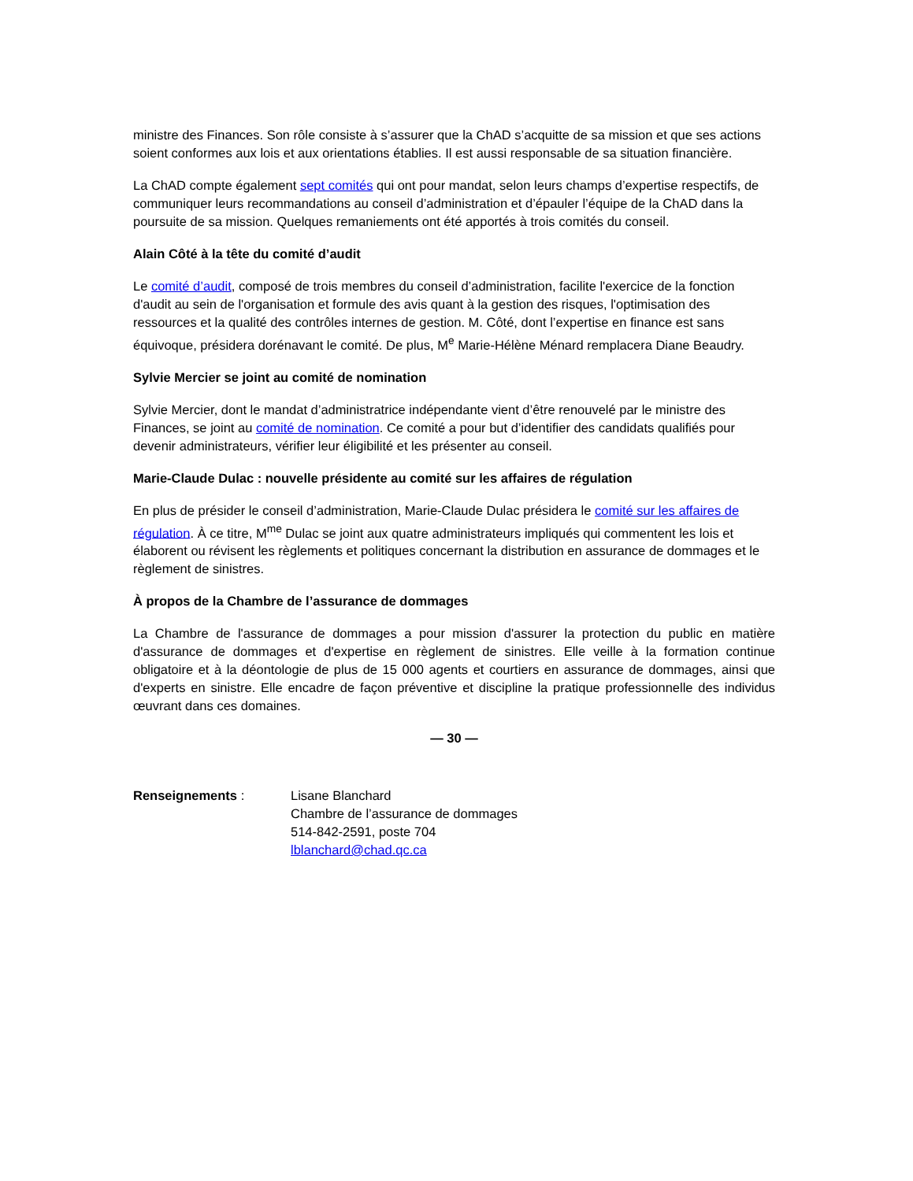ministre des Finances. Son rôle consiste à s’assurer que la ChAD s’acquitte de sa mission et que ses actions soient conformes aux lois et aux orientations établies. Il est aussi responsable de sa situation financière.
La ChAD compte également sept comités qui ont pour mandat, selon leurs champs d’expertise respectifs, de communiquer leurs recommandations au conseil d’administration et d’épauler l’équipe de la ChAD dans la poursuite de sa mission. Quelques remaniements ont été apportés à trois comités du conseil.
Alain Côté à la tête du comité d’audit
Le comité d’audit, composé de trois membres du conseil d’administration, facilite l'exercice de la fonction d'audit au sein de l'organisation et formule des avis quant à la gestion des risques, l'optimisation des ressources et la qualité des contrôles internes de gestion. M. Côté, dont l’expertise en finance est sans équivoque, présidera dorénavant le comité. De plus, M<sup>e</sup> Marie-Hélène Ménard remplacera Diane Beaudry.
Sylvie Mercier se joint au comité de nomination
Sylvie Mercier, dont le mandat d’administratrice indépendante vient d’être renouvelé par le ministre des Finances, se joint au comité de nomination. Ce comité a pour but d’identifier des candidats qualifiés pour devenir administrateurs, vérifier leur éligibilité et les présenter au conseil.
Marie-Claude Dulac : nouvelle présidente au comité sur les affaires de régulation
En plus de présider le conseil d’administration, Marie-Claude Dulac présidera le comité sur les affaires de régulation. À ce titre, M<sup>me</sup> Dulac se joint aux quatre administrateurs impliqués qui commentent les lois et élaborent ou révisent les règlements et politiques concernant la distribution en assurance de dommages et le règlement de sinistres.
À propos de la Chambre de l’assurance de dommages
La Chambre de l'assurance de dommages a pour mission d'assurer la protection du public en matière d'assurance de dommages et d'expertise en règlement de sinistres. Elle veille à la formation continue obligatoire et à la déontologie de plus de 15 000 agents et courtiers en assurance de dommages, ainsi que d'experts en sinistre. Elle encadre de façon préventive et discipline la pratique professionnelle des individus œuvrant dans ces domaines.
— 30 —
Renseignements : Lisane Blanchard
Chambre de l’assurance de dommages
514-842-2591, poste 704
lblanchard@chad.qc.ca